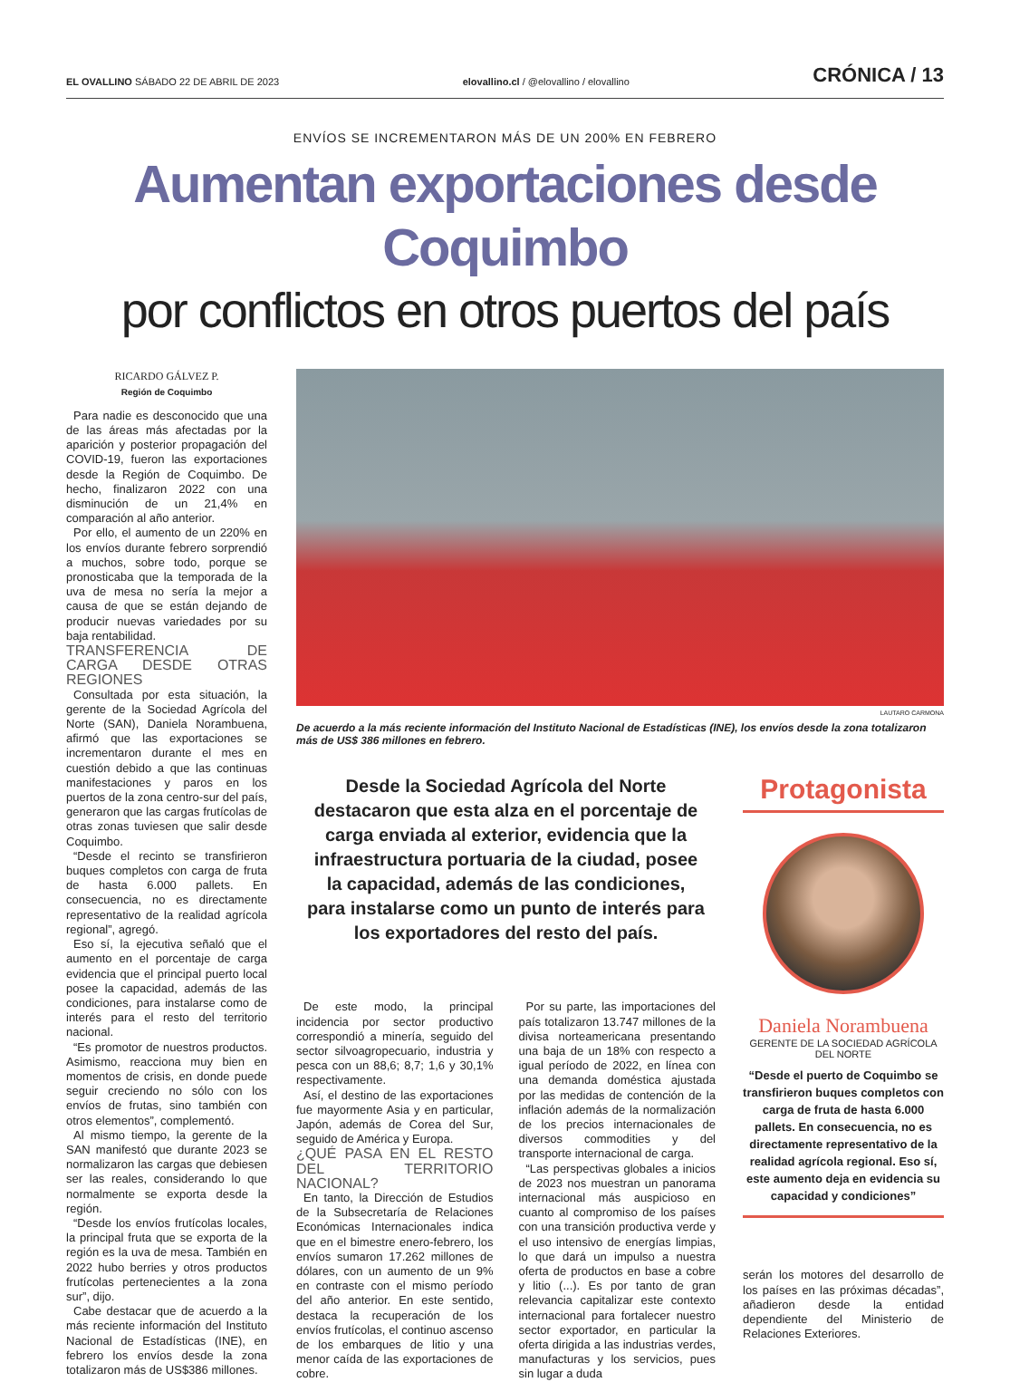EL OVALLINO SÁBADO 22 DE ABRIL DE 2023
elovallino.cl / @elovallino / elovallino
CRÓNICA / 13
ENVÍOS SE INCREMENTARON MÁS DE UN 200% EN FEBRERO
Aumentan exportaciones desde Coquimbo
por conflictos en otros puertos del país
RICARDO GÁLVEZ P.
Región de Coquimbo
Para nadie es desconocido que una de las áreas más afectadas por la aparición y posterior propagación del COVID-19, fueron las exportaciones desde la Región de Coquimbo. De hecho, finalizaron 2022 con una disminución de un 21,4% en comparación al año anterior.
Por ello, el aumento de un 220% en los envíos durante febrero sorprendió a muchos, sobre todo, porque se pronosticaba que la temporada de la uva de mesa no sería la mejor a causa de que se están dejando de producir nuevas variedades por su baja rentabilidad.
TRANSFERENCIA DE CARGA DESDE OTRAS REGIONES
Consultada por esta situación, la gerente de la Sociedad Agrícola del Norte (SAN), Daniela Norambuena, afirmó que las exportaciones se incrementaron durante el mes en cuestión debido a que las continuas manifestaciones y paros en los puertos de la zona centro-sur del país, generaron que las cargas frutícolas de otras zonas tuviesen que salir desde Coquimbo.
“Desde el recinto se transfirieron buques completos con carga de fruta de hasta 6.000 pallets. En consecuencia, no es directamente representativo de la realidad agrícola regional”, agregó.
Eso sí, la ejecutiva señaló que el aumento en el porcentaje de carga evidencia que el principal puerto local posee la capacidad, además de las condiciones, para instalarse como de interés para el resto del territorio nacional.
“Es promotor de nuestros productos. Asimismo, reacciona muy bien en momentos de crisis, en donde puede seguir creciendo no sólo con los envíos de frutas, sino también con otros elementos”, complementó.
Al mismo tiempo, la gerente de la SAN manifestó que durante 2023 se normalizaron las cargas que debiesen ser las reales, considerando lo que normalmente se exporta desde la región.
“Desde los envíos frutícolas locales, la principal fruta que se exporta de la región es la uva de mesa. También en 2022 hubo berries y otros productos frutícolas pertenecientes a la zona sur”, dijo.
Cabe destacar que de acuerdo a la más reciente información del Instituto Nacional de Estadísticas (INE), en febrero los envíos desde la zona totalizaron más de US$386 millones.
LAUTARO CARMONA
De acuerdo a la más reciente información del Instituto Nacional de Estadísticas (INE), los envíos desde la zona totalizaron más de US$ 386 millones en febrero.
Desde la Sociedad Agrícola del Norte destacaron que esta alza en el porcentaje de carga enviada al exterior, evidencia que la infraestructura portuaria de la ciudad, posee la capacidad, además de las condiciones, para instalarse como un punto de interés para los exportadores del resto del país.
De este modo, la principal incidencia por sector productivo correspondió a minería, seguido del sector silvoagropecuario, industria y pesca con un 88,6; 8,7; 1,6 y 30,1% respectivamente.
Así, el destino de las exportaciones fue mayormente Asia y en particular, Japón, además de Corea del Sur, seguido de América y Europa.
¿QUÉ PASA EN EL RESTO DEL TERRITORIO NACIONAL?
En tanto, la Dirección de Estudios de la Subsecretaría de Relaciones Económicas Internacionales indica que en el bimestre enero-febrero, los envíos sumaron 17.262 millones de dólares, con un aumento de un 9% en contraste con el mismo período del año anterior. En este sentido, destaca la recuperación de los envíos frutícolas, el continuo ascenso de los embarques de litio y una menor caída de las exportaciones de cobre.
Por su parte, las importaciones del país totalizaron 13.747 millones de la divisa norteamericana presentando una baja de un 18% con respecto a igual período de 2022, en línea con una demanda doméstica ajustada por las medidas de contención de la inflación además de la normalización de los precios internacionales de diversos commodities y del transporte internacional de carga.
“Las perspectivas globales a inicios de 2023 nos muestran un panorama internacional más auspicioso en cuanto al compromiso de los países con una transición productiva verde y el uso intensivo de energías limpias, lo que dará un impulso a nuestra oferta de productos en base a cobre y litio (...). Es por tanto de gran relevancia capitalizar este contexto internacional para fortalecer nuestro sector exportador, en particular la oferta dirigida a las industrias verdes, manufacturas y los servicios, pues sin lugar a duda
Protagonista
Daniela Norambuena
GERENTE DE LA SOCIEDAD AGRÍCOLA DEL NORTE
“Desde el puerto de Coquimbo se transfirieron buques completos con carga de fruta de hasta 6.000 pallets. En consecuencia, no es directamente representativo de la realidad agrícola regional. Eso sí, este aumento deja en evidencia su capacidad y condiciones”
serán los motores del desarrollo de los países en las próximas décadas”, añadieron desde la entidad dependiente del Ministerio de Relaciones Exteriores.